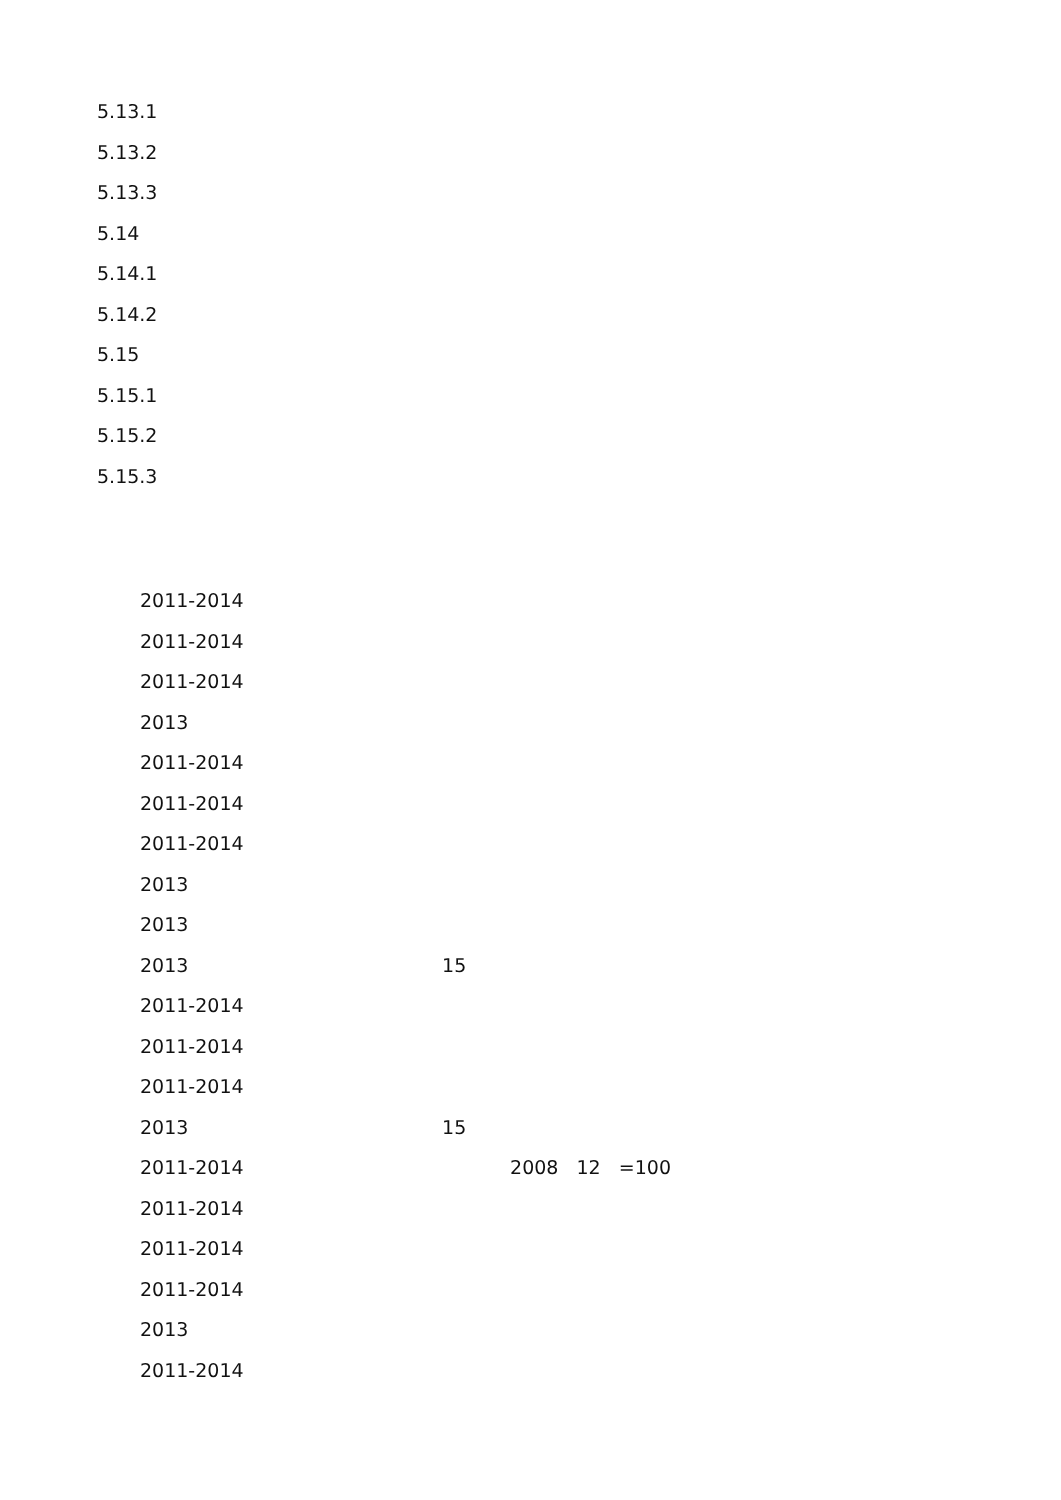5.13.1
5.13.2
5.13.3
5.14
5.14.1
5.14.2
5.15
5.15.1
5.15.2
5.15.3
2011-2014
2011-2014
2011-2014
2013
2011-2014
2011-2014
2011-2014
2013
2013
2013 15
2011-2014
2011-2014
2011-2014
2013 15
2011-2014 2008 12 =100
2011-2014
2011-2014
2011-2014
2013
2011-2014